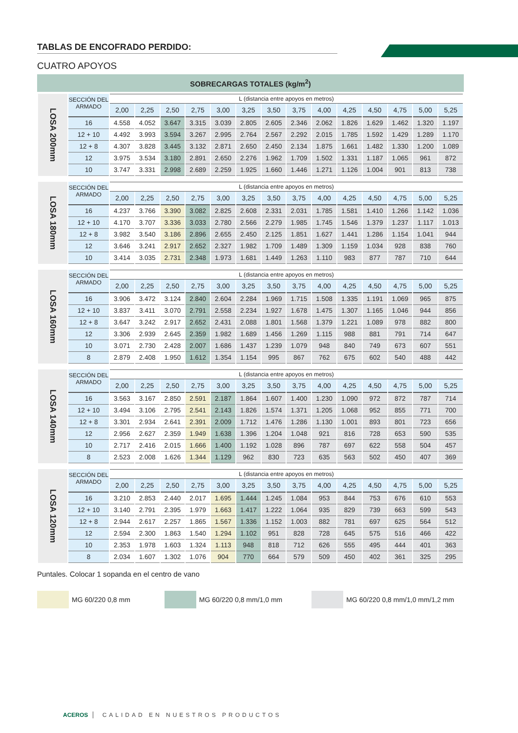TABLAS DE ENCOFRADO PERDIDO:
CUATRO APOYOS
SOBRECARGAS TOTALES (kg/m<sup>2</sup>)
| LOSA 200mm | SECCIÓN DEL ARMADO | L (distancia entre apoyos en metros) | | | | | | | | | | | | | |
| | | 2,00 | 2,25 | 2,50 | 2,75 | 3,00 | 3,25 | 3,50 | 3,75 | 4,00 | 4,25 | 4,50 | 4,75 | 5,00 | 5,25 |
| | 16 | 4.558 | 4.052 | 3.647 | 3.315 | 3.039 | 2.805 | 2.605 | 2.346 | 2.062 | 1.826 | 1.629 | 1.462 | 1.320 | 1.197 |
| | 12 + 10 | 4.492 | 3.993 | 3.594 | 3.267 | 2.995 | 2.764 | 2.567 | 2.292 | 2.015 | 1.785 | 1.592 | 1.429 | 1.289 | 1.170 |
| | 12 + 8 | 4.307 | 3.828 | 3.445 | 3.132 | 2.871 | 2.650 | 2.450 | 2.134 | 1.875 | 1.661 | 1.482 | 1.330 | 1.200 | 1.089 |
| | 12 | 3.975 | 3.534 | 3.180 | 2.891 | 2.650 | 2.276 | 1.962 | 1.709 | 1.502 | 1.331 | 1.187 | 1.065 | 961 | 872 |
| | 10 | 3.747 | 3.331 | 2.998 | 2.689 | 2.259 | 1.925 | 1.660 | 1.446 | 1.271 | 1.126 | 1.004 | 901 | 813 | 738 |
| LOSA 180mm | SECCIÓN DEL ARMADO | L (distancia entre apoyos en metros) | | | | | | | | | | | | | |
| | | 2,00 | 2,25 | 2,50 | 2,75 | 3,00 | 3,25 | 3,50 | 3,75 | 4,00 | 4,25 | 4,50 | 4,75 | 5,00 | 5,25 |
| | 16 | 4.237 | 3.766 | 3.390 | 3.082 | 2.825 | 2.608 | 2.331 | 2.031 | 1.785 | 1.581 | 1.410 | 1.266 | 1.142 | 1.036 |
| | 12 + 10 | 4.170 | 3.707 | 3.336 | 3.033 | 2.780 | 2.566 | 2.279 | 1.985 | 1.745 | 1.546 | 1.379 | 1.237 | 1.117 | 1.013 |
| | 12 + 8 | 3.982 | 3.540 | 3.186 | 2.896 | 2.655 | 2.450 | 2.125 | 1.851 | 1.627 | 1.441 | 1.286 | 1.154 | 1.041 | 944 |
| | 12 | 3.646 | 3.241 | 2.917 | 2.652 | 2.327 | 1.982 | 1.709 | 1.489 | 1.309 | 1.159 | 1.034 | 928 | 838 | 760 |
| | 10 | 3.414 | 3.035 | 2.731 | 2.348 | 1.973 | 1.681 | 1.449 | 1.263 | 1.110 | 983 | 877 | 787 | 710 | 644 |
| LOSA 160mm | SECCIÓN DEL ARMADO | L (distancia entre apoyos en metros) | | | | | | | | | | | | | |
| | | 2,00 | 2,25 | 2,50 | 2,75 | 3,00 | 3,25 | 3,50 | 3,75 | 4,00 | 4,25 | 4,50 | 4,75 | 5,00 | 5,25 |
| | 16 | 3.906 | 3.472 | 3.124 | 2.840 | 2.604 | 2.284 | 1.969 | 1.715 | 1.508 | 1.335 | 1.191 | 1.069 | 965 | 875 |
| | 12 + 10 | 3.837 | 3.411 | 3.070 | 2.791 | 2.558 | 2.234 | 1.927 | 1.678 | 1.475 | 1.307 | 1.165 | 1.046 | 944 | 856 |
| | 12 + 8 | 3.647 | 3.242 | 2.917 | 2.652 | 2.431 | 2.088 | 1.801 | 1.568 | 1.379 | 1.221 | 1.089 | 978 | 882 | 800 |
| | 12 | 3.306 | 2.939 | 2.645 | 2.359 | 1.982 | 1.689 | 1.456 | 1.269 | 1.115 | 988 | 881 | 791 | 714 | 647 |
| | 10 | 3.071 | 2.730 | 2.428 | 2.007 | 1.686 | 1.437 | 1.239 | 1.079 | 948 | 840 | 749 | 673 | 607 | 551 |
| | 8 | 2.879 | 2.408 | 1.950 | 1.612 | 1.354 | 1.154 | 995 | 867 | 762 | 675 | 602 | 540 | 488 | 442 |
| LOSA 140mm | SECCIÓN DEL ARMADO | L (distancia entre apoyos en metros) | | | | | | | | | | | | | |
| | | 2,00 | 2,25 | 2,50 | 2,75 | 3,00 | 3,25 | 3,50 | 3,75 | 4,00 | 4,25 | 4,50 | 4,75 | 5,00 | 5,25 |
| | 16 | 3.563 | 3.167 | 2.850 | 2.591 | 2.187 | 1.864 | 1.607 | 1.400 | 1.230 | 1.090 | 972 | 872 | 787 | 714 |
| | 12 + 10 | 3.494 | 3.106 | 2.795 | 2.541 | 2.143 | 1.826 | 1.574 | 1.371 | 1.205 | 1.068 | 952 | 855 | 771 | 700 |
| | 12 + 8 | 3.301 | 2.934 | 2.641 | 2.391 | 2.009 | 1.712 | 1.476 | 1.286 | 1.130 | 1.001 | 893 | 801 | 723 | 656 |
| | 12 | 2.956 | 2.627 | 2.359 | 1.949 | 1.638 | 1.396 | 1.204 | 1.048 | 921 | 816 | 728 | 653 | 590 | 535 |
| | 10 | 2.717 | 2.416 | 2.015 | 1.666 | 1.400 | 1.192 | 1.028 | 896 | 787 | 697 | 622 | 558 | 504 | 457 |
| | 8 | 2.523 | 2.008 | 1.626 | 1.344 | 1.129 | 962 | 830 | 723 | 635 | 563 | 502 | 450 | 407 | 369 |
| LOSA 120mm | SECCIÓN DEL ARMADO | L (distancia entre apoyos en metros) | | | | | | | | | | | | | |
| | | 2,00 | 2,25 | 2,50 | 2,75 | 3,00 | 3,25 | 3,50 | 3,75 | 4,00 | 4,25 | 4,50 | 4,75 | 5,00 | 5,25 |
| | 16 | 3.210 | 2.853 | 2.440 | 2.017 | 1.695 | 1.444 | 1.245 | 1.084 | 953 | 844 | 753 | 676 | 610 | 553 |
| | 12 + 10 | 3.140 | 2.791 | 2.395 | 1.979 | 1.663 | 1.417 | 1.222 | 1.064 | 935 | 829 | 739 | 663 | 599 | 543 |
| | 12 + 8 | 2.944 | 2.617 | 2.257 | 1.865 | 1.567 | 1.336 | 1.152 | 1.003 | 882 | 781 | 697 | 625 | 564 | 512 |
| | 12 | 2.594 | 2.300 | 1.863 | 1.540 | 1.294 | 1.102 | 951 | 828 | 728 | 645 | 575 | 516 | 466 | 422 |
| | 10 | 2.353 | 1.978 | 1.603 | 1.324 | 1.113 | 948 | 818 | 712 | 626 | 555 | 495 | 444 | 401 | 363 |
| | 8 | 2.034 | 1.607 | 1.302 | 1.076 | 904 | 770 | 664 | 579 | 509 | 450 | 402 | 361 | 325 | 295 |
Puntales. Colocar 1 sopanda en el centro de vano
MG 60/220 0,8 mm MG 60/220 0,8 mm/1,0 mm MG 60/220 0,8 mm/1,0 mm/1,2 mm
ACEROS CALIDAD EN NUESTROS PRODUCTOS